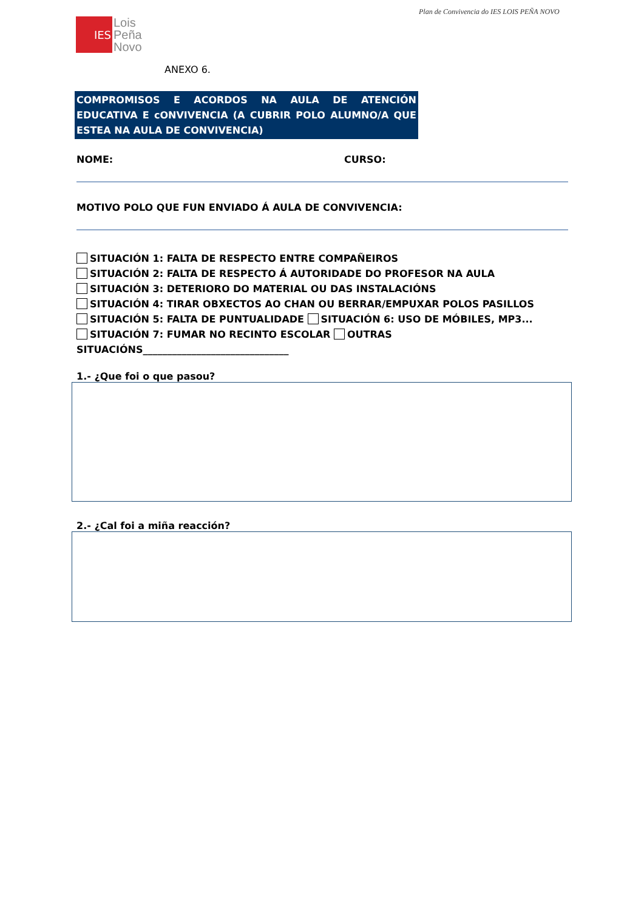Plan de Convivencia do IES LOIS PEÑA NOVO
IES
Lois
Peña
Novo
ANEXO 6.
COMPROMISOS E ACORDOS NA AULA DE ATENCIÓN EDUCATIVA E cONVIVENCIA (A CUBRIR POLO ALUMNO/A QUE ESTEA NA AULA DE CONVIVENCIA)
NOME: CURSO:
MOTIVO POLO QUE FUN ENVIADO Á AULA DE CONVIVENCIA:
SITUACIÓN 1: FALTA DE RESPECTO ENTRE COMPAÑEIROS
SITUACIÓN 2: FALTA DE RESPECTO Á AUTORIDADE DO PROFESOR NA AULA
SITUACIÓN 3: DETERIORO DO MATERIAL OU DAS INSTALACIÓNS
SITUACIÓN 4: TIRAR OBXECTOS AO CHAN OU BERRAR/EMPUXAR POLOS PASILLOS
SITUACIÓN 5: FALTA DE PUNTUALIDADE SITUACIÓN 6: USO DE MÓBILES, MP3...
SITUACIÓN 7: FUMAR NO RECINTO ESCOLAR OUTRAS SITUACIÓNS______________________________
1.- ¿Que foi o que pasou?
2.- ¿Cal foi a miña reacción?